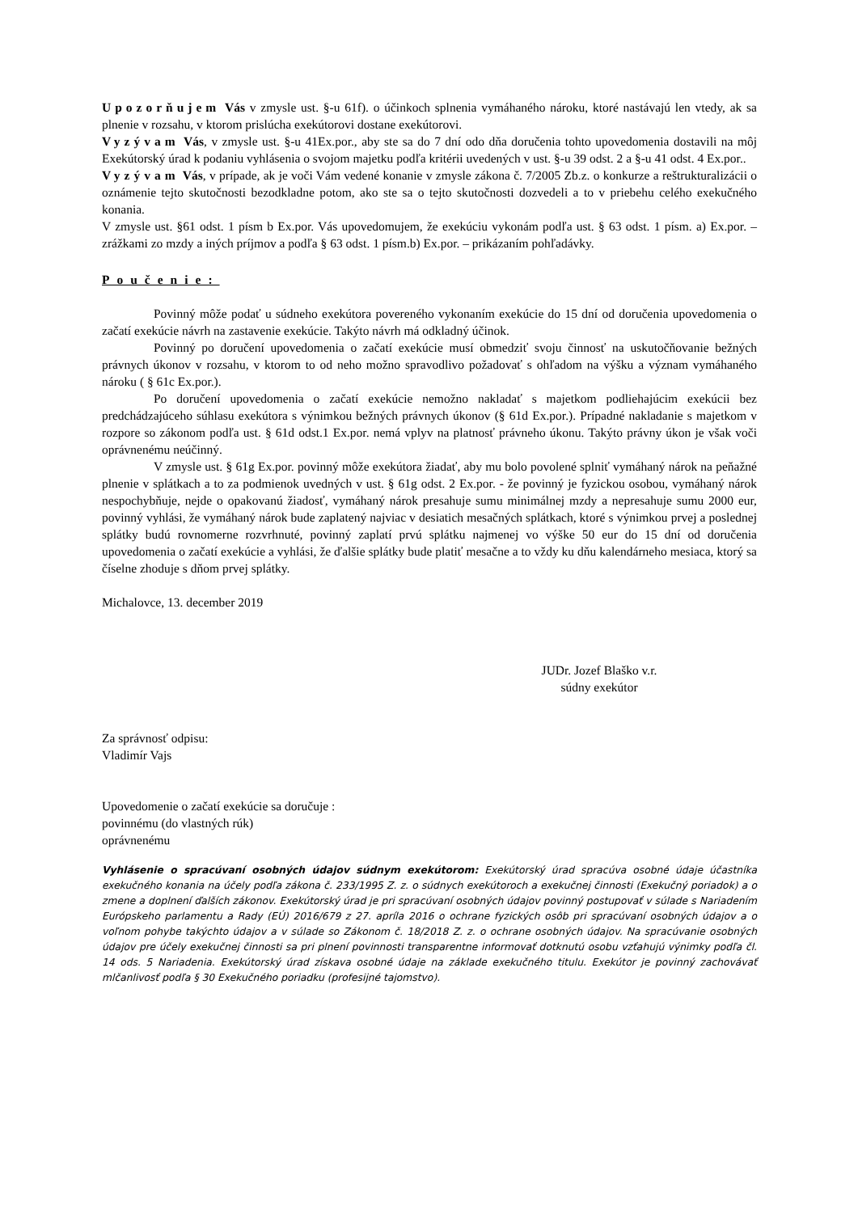Upozorňujem Vás v zmysle ust. §-u 61f). o účinkoch splnenia vymáhaného nároku, ktoré nastávajú len vtedy, ak sa plnenie v rozsahu, v ktorom prislúcha exekútorovi dostane exekútorovi.
Vyzývam Vás, v zmysle ust. §-u 41Ex.por., aby ste sa do 7 dní odo dňa doručenia tohto upovedomenia dostavili na môj Exekútorský úrad k podaniu vyhlásenia o svojom majetku podľa kritérii uvedených v ust. §-u 39 odst. 2 a §-u 41 odst. 4 Ex.por..
Vyzývam Vás, v prípade, ak je voči Vám vedené konanie v zmysle zákona č. 7/2005 Zb.z. o konkurze a reštrukturalizácii o oznámenie tejto skutočnosti bezodkladne potom, ako ste sa o tejto skutočnosti dozvedeli a to v priebehu celého exekučného konania.
V zmysle ust. §61 odst. 1 písm b Ex.por. Vás upovedomujem, že exekúciu vykonám podľa ust. § 63 odst. 1 písm. a) Ex.por. – zrážkami zo mzdy a iných príjmov a podľa § 63 odst. 1 písm.b) Ex.por. – prikázaním pohľadávky.
Poučenie:
Povinný môže podať u súdneho exekútora povereného vykonaním exekúcie do 15 dní od doručenia upovedomenia o začatí exekúcie návrh na zastavenie exekúcie. Takýto návrh má odkladný účinok.
Povinný po doručení upovedomenia o začatí exekúcie musí obmedziť svoju činnosť na uskutočňovanie bežných právnych úkonov v rozsahu, v ktorom to od neho možno spravodlivo požadovať s ohľadom na výšku a význam vymáhaného nároku ( § 61c Ex.por.).
Po doručení upovedomenia o začatí exekúcie nemožno nakladať s majetkom podliehajúcim exekúcii bez predchádzajúceho súhlasu exekútora s výnimkou bežných právnych úkonov (§ 61d Ex.por.). Prípadné nakladanie s majetkom v rozpore so zákonom podľa ust. § 61d odst.1 Ex.por. nemá vplyv na platnosť právneho úkonu. Takýto právny úkon je však voči oprávnenému neúčinný.
V zmysle ust. § 61g Ex.por. povinný môže exekútora žiadať, aby mu bolo povolené splniť vymáhaný nárok na peňažné plnenie v splátkach a to za podmienok uvedných v ust. § 61g odst. 2 Ex.por. - že povinný je fyzickou osobou, vymáhaný nárok nespochybňuje, nejde o opakovanú žiadosť, vymáhaný nárok presahuje sumu minimálnej mzdy a nepresahuje sumu 2000 eur, povinný vyhlási, že vymáhaný nárok bude zaplatený najviac v desiatich mesačných splátkach, ktoré s výnimkou prvej a poslednej splátky budú rovnomerne rozvrhnuté, povinný zaplatí prvú splátku najmenej vo výške 50 eur do 15 dní od doručenia upovedomenia o začatí exekúcie a vyhlási, že ďalšie splátky bude platiť mesačne a to vždy ku dňu kalendárneho mesiaca, ktorý sa číselne zhoduje s dňom prvej splátky.
Michalovce, 13. december 2019
JUDr. Jozef Blaško v.r.
súdny exekútor
Za správnosť odpisu:
Vladimír Vajs
Upovedomenie o začatí exekúcie sa doručuje :
povinnému (do vlastných rúk)
oprávnenému
Vyhlásenie o spracúvaní osobných údajov súdnym exekútorom: Exekútorský úrad spracúva osobné údaje účastníka exekučného konania na účely podľa zákona č. 233/1995 Z. z. o súdnych exekútoroch a exekučnej činnosti (Exekučný poriadok) a o zmene a doplnení ďalších zákonov. Exekútorský úrad je pri spracúvaní osobných údajov povinný postupovať v súlade s Nariadením Európskeho parlamentu a Rady (EÚ) 2016/679 z 27. apríla 2016 o ochrane fyzických osôb pri spracúvaní osobných údajov a o voľnom pohybe takýchto údajov a v súlade so Zákonom č. 18/2018 Z. z. o ochrane osobných údajov. Na spracúvanie osobných údajov pre účely exekučnej činnosti sa pri plnení povinnosti transparentne informovať dotknutú osobu vzťahujú výnimky podľa čl. 14 ods. 5 Nariadenia. Exekútorský úrad získava osobné údaje na základe exekučného titulu. Exekútor je povinný zachovávať mlčanlivosť podľa § 30 Exekučného poriadku (profesijné tajomstvo).